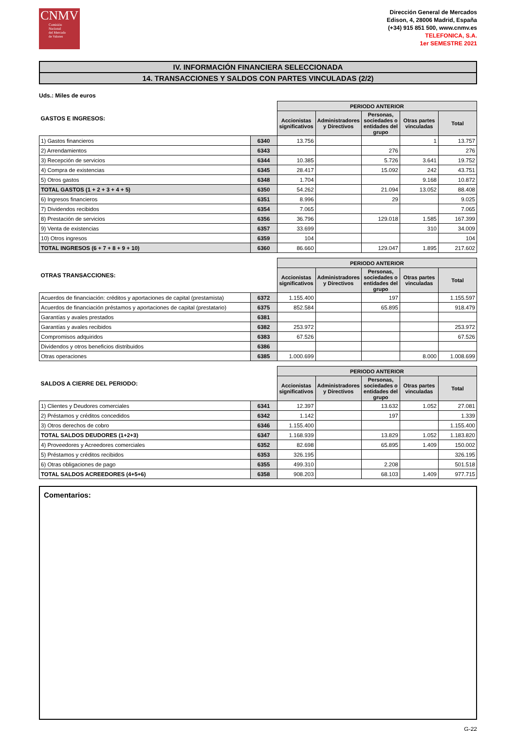CNMV
Comisión
Nacional
del Mercado
de Valores
Dirección General de Mercados
Edison, 4, 28006 Madrid, España
(+34) 915 851 500, www.cnmv.es
TELEFONICA, S.A.
1er SEMESTRE 2021
IV. INFORMACIÓN FINANCIERA SELECCIONADA
14. TRANSACCIONES Y SALDOS CON PARTES VINCULADAS (2/2)
Uds.: Miles de euros
| GASTOS E INGRESOS: | | PERIODO ANTERIOR | | | | |
| --- | --- | --- | --- | --- | --- | --- |
| | | Accionistas significativos | Administradores y Directivos | Personas, sociedades o entidades del grupo | Otras partes vinculadas | Total |
| 1) Gastos financieros | 6340 | 13.756 | | | 1 | 13.757 |
| 2) Arrendamientos | 6343 | | | 276 | | 276 |
| 3) Recepción de servicios | 6344 | 10.385 | | 5.726 | 3.641 | 19.752 |
| 4) Compra de existencias | 6345 | 28.417 | | 15.092 | 242 | 43.751 |
| 5) Otros gastos | 6348 | 1.704 | | | 9.168 | 10.872 |
| TOTAL GASTOS (1 + 2 + 3 + 4 + 5) | 6350 | 54.262 | | 21.094 | 13.052 | 88.408 |
| 6) Ingresos financieros | 6351 | 8.996 | | 29 | | 9.025 |
| 7) Dividendos recibidos | 6354 | 7.065 | | | | 7.065 |
| 8) Prestación de servicios | 6356 | 36.796 | | 129.018 | 1.585 | 167.399 |
| 9) Venta de existencias | 6357 | 33.699 | | | 310 | 34.009 |
| 10) Otros ingresos | 6359 | 104 | | | | 104 |
| TOTAL INGRESOS (6 + 7 + 8 + 9 + 10) | 6360 | 86.660 | | 129.047 | 1.895 | 217.602 |
| OTRAS TRANSACCIONES: | | PERIODO ANTERIOR | | | | |
| --- | --- | --- | --- | --- | --- | --- |
| | | Accionistas significativos | Administradores y Directivos | Personas, sociedades o entidades del grupo | Otras partes vinculadas | Total |
| Acuerdos de financiación: créditos y aportaciones de capital (prestamista) | 6372 | 1.155.400 | | 197 | | 1.155.597 |
| Acuerdos de financiación préstamos y aportaciones de capital (prestatario) | 6375 | 852.584 | | 65.895 | | 918.479 |
| Garantías y avales prestados | 6381 | | | | | |
| Garantías y avales recibidos | 6382 | 253.972 | | | | 253.972 |
| Compromisos adquiridos | 6383 | 67.526 | | | | 67.526 |
| Dividendos y otros beneficios distribuidos | 6386 | | | | | |
| Otras operaciones | 6385 | 1.000.699 | | | 8.000 | 1.008.699 |
| SALDOS A CIERRE DEL PERIODO: | | PERIODO ANTERIOR | | | | |
| --- | --- | --- | --- | --- | --- | --- |
| | | Accionistas significativos | Administradores y Directivos | Personas, sociedades o entidades del grupo | Otras partes vinculadas | Total |
| 1) Clientes y Deudores comerciales | 6341 | 12.397 | | 13.632 | 1.052 | 27.081 |
| 2) Préstamos y créditos concedidos | 6342 | 1.142 | | 197 | | 1.339 |
| 3) Otros derechos de cobro | 6346 | 1.155.400 | | | | 1.155.400 |
| TOTAL SALDOS DEUDORES (1+2+3) | 6347 | 1.168.939 | | 13.829 | 1.052 | 1.183.820 |
| 4) Proveedores y Acreedores comerciales | 6352 | 82.698 | | 65.895 | 1.409 | 150.002 |
| 5) Préstamos y créditos recibidos | 6353 | 326.195 | | | | 326.195 |
| 6) Otras obligaciones de pago | 6355 | 499.310 | | 2.208 | | 501.518 |
| TOTAL SALDOS ACREEDORES (4+5+6) | 6358 | 908.203 | | 68.103 | 1.409 | 977.715 |
Comentarios:
G-22